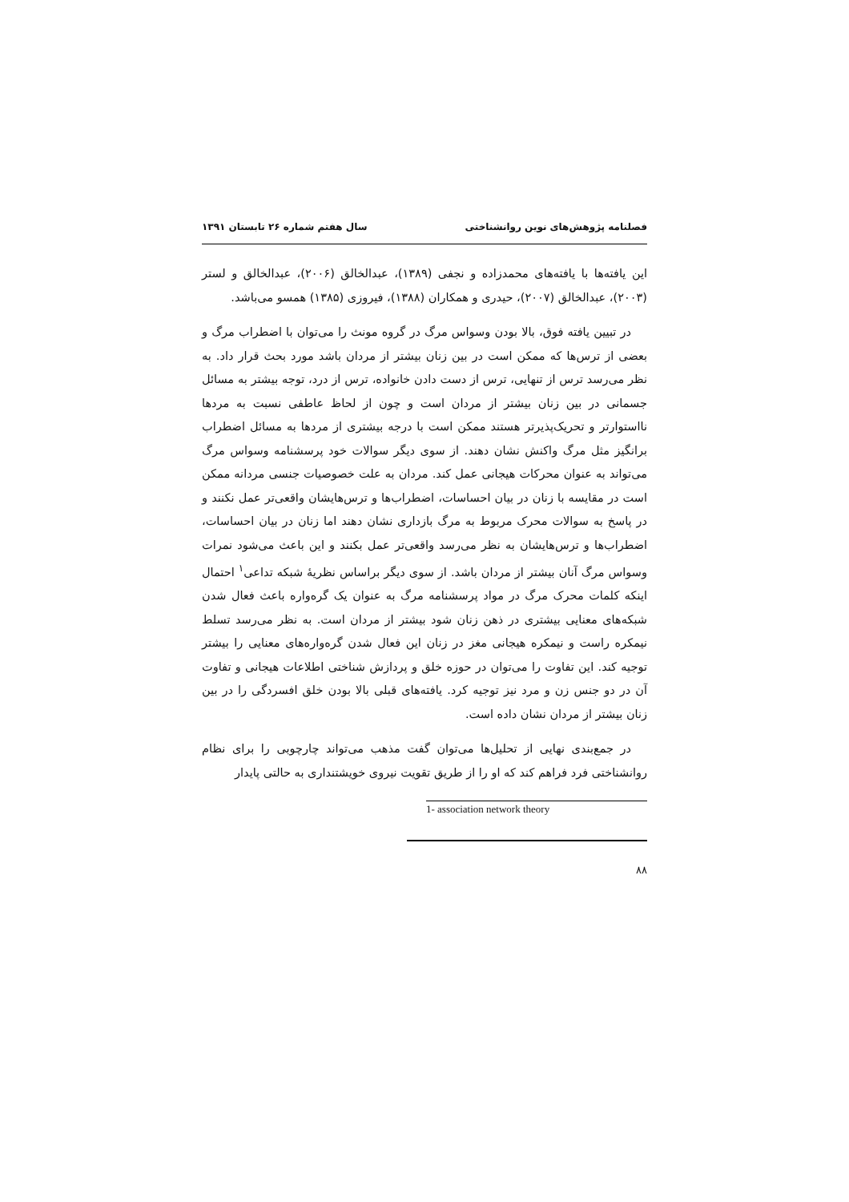فصلنامه پژوهش‌های نوین روانشناختی سال هفتم شماره ۲۶ تابستان ۱۳۹۱
این یافته‌ها با یافته‌های محمدزاده و نجفی (۱۳۸۹)، عبدالخالق (۲۰۰۶)، عبدالخالق و لستر (۲۰۰۳)، عبدالخالق (۲۰۰۷)، حیدری و همکاران (۱۳۸۸)، فیروزی (۱۳۸۵) همسو می‌باشد.
در تبیین یافته فوق، بالا بودن وسواس مرگ در گروه مونث را می‌توان با اضطراب مرگ و بعضی از ترس‌ها که ممکن است در بین زنان بیشتر از مردان باشد مورد بحث قرار داد. به نظر می‌رسد ترس از تنهایی، ترس از دست دادن خانواده، ترس از درد، توجه بیشتر به مسائل جسمانی در بین زنان بیشتر از مردان است و چون از لحاظ عاطفی نسبت به مردها نااستوارتر و تحریک‌پذیرتر هستند ممکن است با درجه بیشتری از مردها به مسائل اضطراب برانگیز مثل مرگ واکنش نشان دهند. از سوی دیگر سوالات خود پرسشنامه وسواس مرگ می‌تواند به عنوان محرکات هیجانی عمل کند. مردان به علت خصوصیات جنسی مردانه ممکن است در مقایسه با زنان در بیان احساسات، اضطراب‌ها و ترس‌هایشان واقعی‌تر عمل نکنند و در پاسخ به سوالات محرک مربوط به مرگ بازداری نشان دهند اما زنان در بیان احساسات، اضطراب‌ها و ترس‌هایشان به نظر می‌رسد واقعی‌تر عمل بکنند و این باعث می‌شود نمرات وسواس مرگ آنان بیشتر از مردان باشد. از سوی دیگر براساس نظریهٔ شبکه تداعی<sup>۱</sup> احتمال اینکه کلمات محرک مرگ در مواد پرسشنامه مرگ به عنوان یک گره‌واره باعث فعال شدن شبکه‌های معنایی بیشتری در ذهن زنان شود بیشتر از مردان است. به نظر می‌رسد تسلط نیمکره راست و نیمکره هیجانی مغز در زنان این فعال شدن گره‌واره‌های معنایی را بیشتر توجیه کند. این تفاوت را می‌توان در حوزه خلق و پردازش شناختی اطلاعات هیجانی و تفاوت آن در دو جنس زن و مرد نیز توجیه کرد. یافته‌های قبلی بالا بودن خلق افسردگی را در بین زنان بیشتر از مردان نشان داده است.
در جمع‌بندی نهایی از تحلیل‌ها می‌توان گفت مذهب می‌تواند چارچوبی را برای نظام روانشناختی فرد فراهم کند که او را از طریق تقویت نیروی خویشتنداری به حالتی پایدار
1- association network theory
۸۸